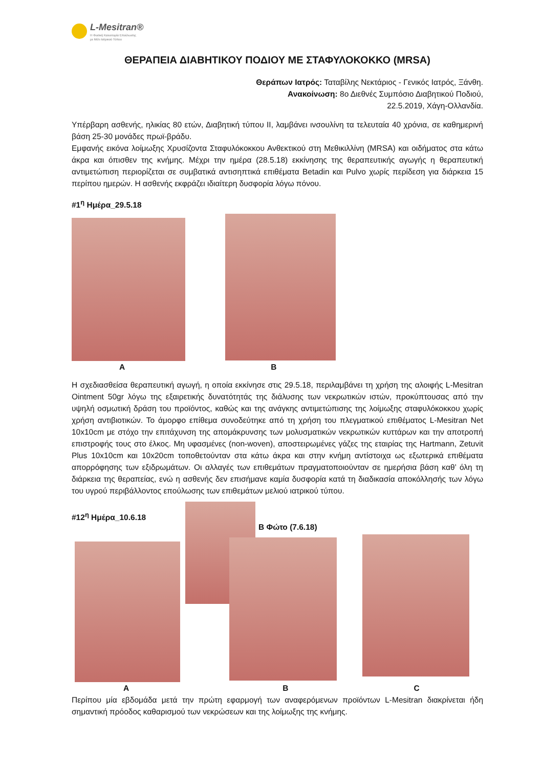L-Mesitran®
Η Φυσική Καινοτομία Επούλωσης
με Μέλι Ιατρικού Τύπου
ΘΕΡΑΠΕΙΑ ΔΙΑΒΗΤΙΚΟΥ ΠΟΔΙΟΥ ΜΕ ΣΤΑΦΥΛΟΚΟΚΚΟ (MRSA)
Θεράπων Ιατρός: Ταταβίλης Νεκτάριος - Γενικός Ιατρός, Ξάνθη.
Ανακοίνωση: 8ο Διεθνές Συμπόσιο Διαβητικού Ποδιού,
22.5.2019, Χάγη-Ολλανδία.
Υπέρβαρη ασθενής, ηλικίας 80 ετών, Διαβητική τύπου ΙΙ, λαμβάνει ινσουλίνη τα τελευταία 40 χρόνια, σε καθημερινή βάση 25-30 μονάδες πρωϊ-βράδυ.
Εμφανής εικόνα λοίμωξης Χρυσίζοντα Σταφυλόκοκκου Ανθεκτικού στη Μεθικιλλίνη (MRSA) και οιδήματος στα κάτω άκρα και όπισθεν της κνήμης. Μέχρι την ημέρα (28.5.18) εκκίνησης της θεραπευτικής αγωγής η θεραπευτική αντιμετώπιση περιορίζεται σε συμβατικά αντισηπτικά επιθέματα Betadin και Pulvo χωρίς περίδεση για διάρκεια 15 περίπου ημερών. Η ασθενής εκφράζει ιδιαίτερη δυσφορία λόγω πόνου.
#1<sup>η</sup> Ημέρα_29.5.18
A B
Η σχεδιασθείσα θεραπευτική αγωγή, η οποία εκκίνησε στις 29.5.18, περιλαμβάνει τη χρήση της αλοιφής L-Mesitran Ointment 50gr λόγω της εξαιρετικής δυνατότητάς της διάλυσης των νεκρωτικών ιστών, προκύπτουσας από την υψηλή οσμωτική δράση του προϊόντος, καθώς και της ανάγκης αντιμετώπισης της λοίμωξης σταφυλόκοκκου χωρίς χρήση αντιβιοτικών. Το άμορφο επίθεμα συνοδεύτηκε από τη χρήση του πλεγματικού επιθέματος L-Mesitran Net 10x10cm με στόχο την επιτάχυνση της απομάκρυνσης των μολυσματικών νεκρωτικών κυττάρων και την αποτροπή επιστροφής τους στο έλκος. Μη υφασμένες (non-woven), αποστειρωμένες γάζες της εταιρίας της Hartmann, Zetuvit Plus 10x10cm και 10x20cm τοποθετούνταν στα κάτω άκρα και στην κνήμη αντίστοιχα ως εξωτερικά επιθέματα απορρόφησης των εξιδρωμάτων. Οι αλλαγές των επιθεμάτων πραγματοποιούνταν σε ημερήσια βάση καθ’ όλη τη διάρκεια της θεραπείας, ενώ η ασθενής δεν επισήμανε καμία δυσφορία κατά τη διαδικασία αποκόλλησής των λόγω του υγρού περιβάλλοντος επούλωσης των επιθεμάτων μελιού ιατρικού τύπου.
#12<sup>η</sup> Ημέρα_10.6.18
Β Φώτο (7.6.18)
A B C
Περίπου μία εβδομάδα μετά την πρώτη εφαρμογή των αναφερόμενων προϊόντων L-Mesitran διακρίνεται ήδη σημαντική πρόοδος καθαρισμού των νεκρώσεων και της λοίμωξης της κνήμης.